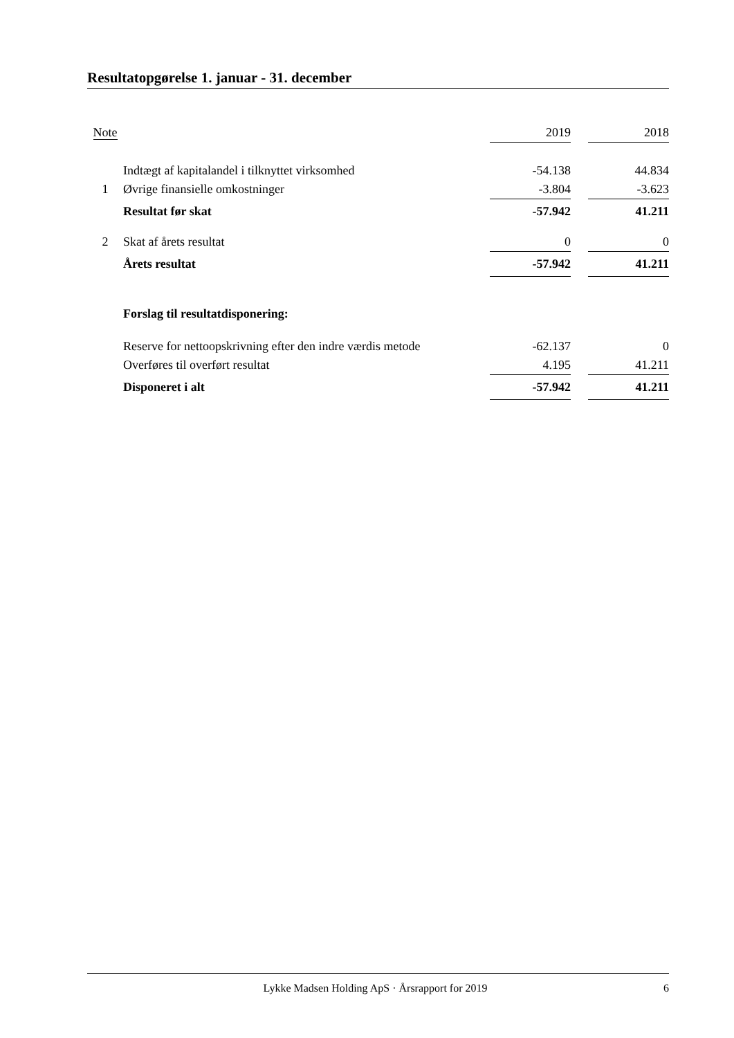Resultatopgørelse 1. januar - 31. december
| Note | | 2019 | | 2018 |
| --- | --- | --- | --- | --- |
| | Indtægt af kapitalandel i tilknyttet virksomhed | -54.138 | | 44.834 |
| 1 | Øvrige finansielle omkostninger | -3.804 | | -3.623 |
| | Resultat før skat | -57.942 | | 41.211 |
| 2 | Skat af årets resultat | 0 | | 0 |
| | Årets resultat | -57.942 | | 41.211 |
| | Forslag til resultatdisponering: | | | |
| | Reserve for nettoopskrivning efter den indre værdis metode | -62.137 | | 0 |
| | Overføres til overført resultat | 4.195 | | 41.211 |
| | Disponeret i alt | -57.942 | | 41.211 |
Lykke Madsen Holding ApS · Årsrapport for 2019 6